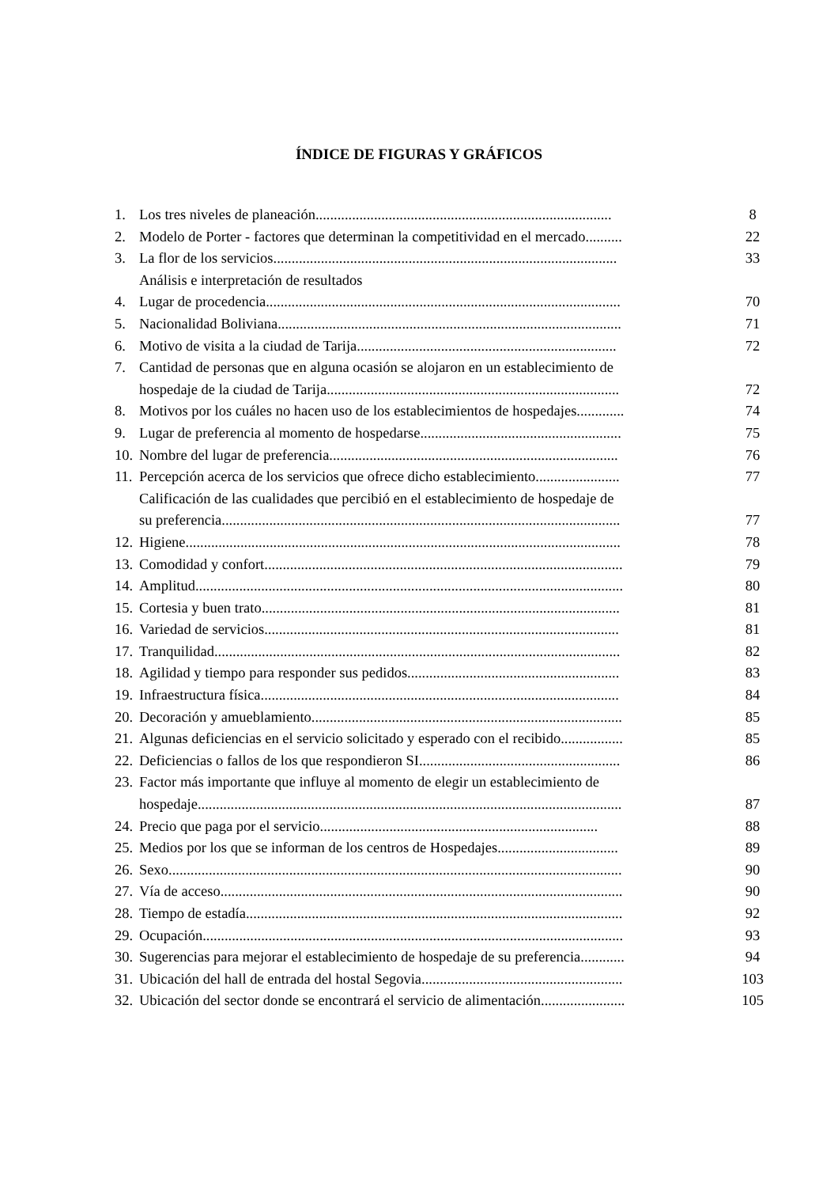ÍNDICE DE FIGURAS Y GRÁFICOS
| 1. | Los tres niveles de planeación................................................................................. | 8 |
| 2. | Modelo de Porter - factores que determinan la competitividad en el mercado.......... | 22 |
| 3. | La flor de los servicios.............................................................................................. | 33 |
| | Análisis e interpretación de resultados | |
| 4. | Lugar de procedencia................................................................................................. | 70 |
| 5. | Nacionalidad Boliviana.............................................................................................. | 71 |
| 6. | Motivo de visita a la ciudad de Tarija....................................................................... | 72 |
| 7. | Cantidad de personas que en alguna ocasión se alojaron en un establecimiento de | |
| | hospedaje de la ciudad de Tarija................................................................................ | 72 |
| 8. | Motivos por los cuáles no hacen uso de los establecimientos de hospedajes............. | 74 |
| 9. | Lugar de preferencia al momento de hospedarse....................................................... | 75 |
| 10. | Nombre del lugar de preferencia............................................................................... | 76 |
| 11. | Percepción acerca de los servicios que ofrece dicho establecimiento....................... | 77 |
| | Calificación de las cualidades que percibió en el establecimiento de hospedaje de | |
| | su preferencia............................................................................................................. | 77 |
| 12. | Higiene....................................................................................................................... | 78 |
| 13. | Comodidad y confort.................................................................................................. | 79 |
| 14. | Amplitud..................................................................................................................... | 80 |
| 15. | Cortesia y buen trato.................................................................................................. | 81 |
| 16. | Variedad de servicios................................................................................................. | 81 |
| 17. | Tranquilidad............................................................................................................... | 82 |
| 18. | Agilidad y tiempo para responder sus pedidos.......................................................... | 83 |
| 19. | Infraestructura física.................................................................................................. | 84 |
| 20. | Decoración y amueblamiento..................................................................................... | 85 |
| 21. | Algunas deficiencias en el servicio solicitado y esperado con el recibido................. | 85 |
| 22. | Deficiencias o fallos de los que respondieron SI....................................................... | 86 |
| 23. | Factor más importante que influye al momento de elegir un establecimiento de | |
| | hospedaje.................................................................................................................... | 87 |
| 24. | Precio que paga por el servicio............................................................................ | 88 |
| 25. | Medios por los que se informan de los centros de Hospedajes................................. | 89 |
| 26. | Sexo............................................................................................................................ | 90 |
| 27. | Vía de acceso.............................................................................................................. | 90 |
| 28. | Tiempo de estadía....................................................................................................... | 92 |
| 29. | Ocupación................................................................................................................... | 93 |
| 30. | Sugerencias para mejorar el establecimiento de hospedaje de su preferencia............ | 94 |
| 31. | Ubicación del hall de entrada del hostal Segovia....................................................... | 103 |
| 32. | Ubicación del sector donde se encontrará el servicio de alimentación....................... | 105 |